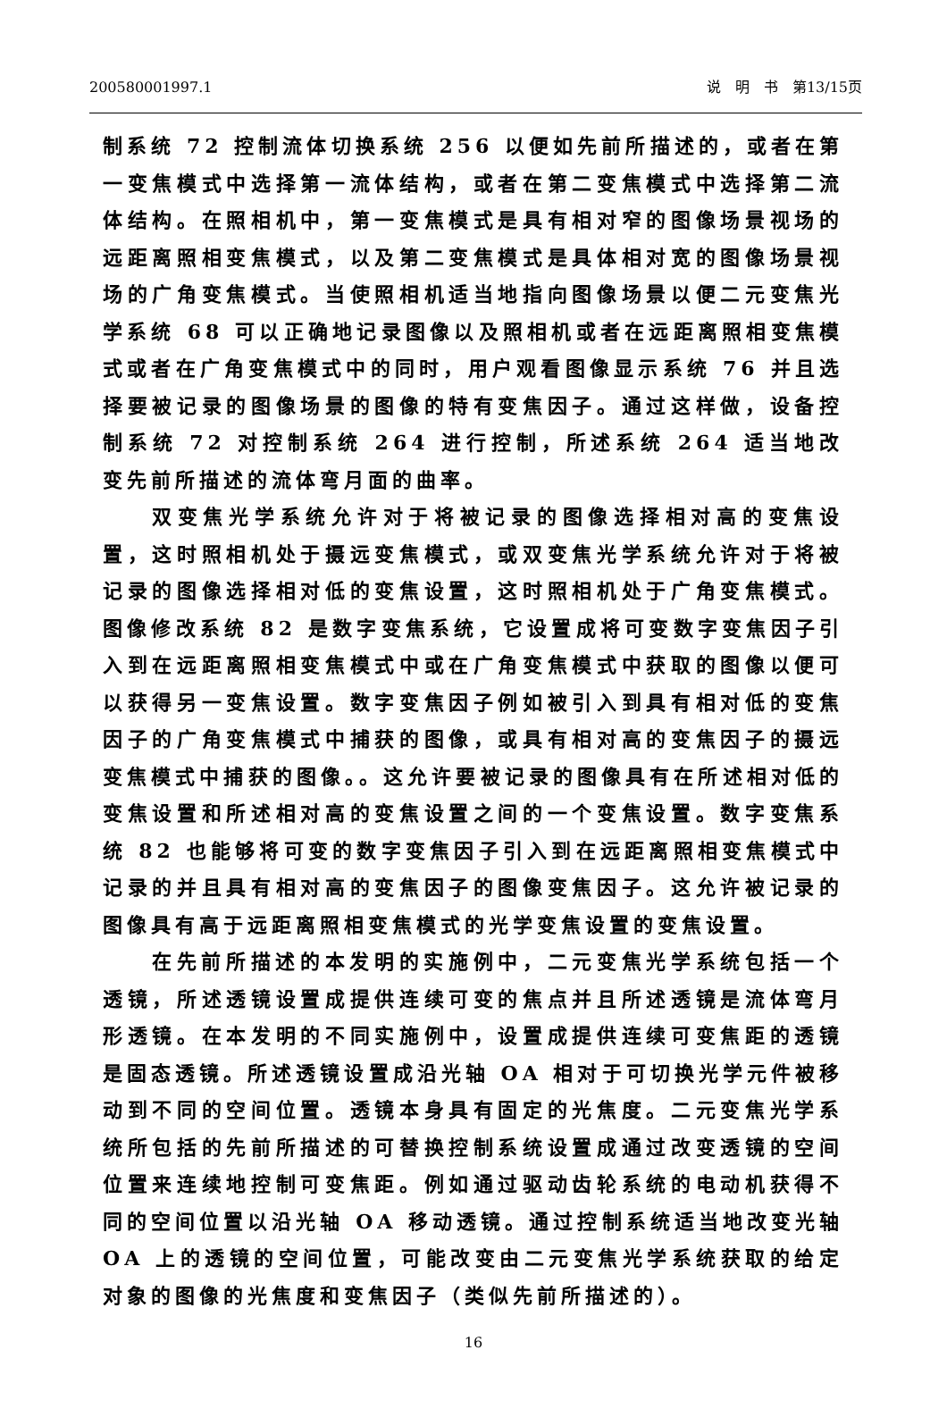200580001997.1 说　明　书　第13/15页
制系统 72 控制流体切换系统 256 以便如先前所描述的，或者在第一变焦模式中选择第一流体结构，或者在第二变焦模式中选择第二流体结构。在照相机中，第一变焦模式是具有相对窄的图像场景视场的远距离照相变焦模式，以及第二变焦模式是具体相对宽的图像场景视场的广角变焦模式。当使照相机适当地指向图像场景以便二元变焦光学系统 68 可以正确地记录图像以及照相机或者在远距离照相变焦模式或者在广角变焦模式中的同时，用户观看图像显示系统 76 并且选择要被记录的图像场景的图像的特有变焦因子。通过这样做，设备控制系统 72 对控制系统 264 进行控制，所述系统 264 适当地改变先前所描述的流体弯月面的曲率。
双变焦光学系统允许对于将被记录的图像选择相对高的变焦设置，这时照相机处于摄远变焦模式，或双变焦光学系统允许对于将被记录的图像选择相对低的变焦设置，这时照相机处于广角变焦模式。图像修改系统 82 是数字变焦系统，它设置成将可变数字变焦因子引入到在远距离照相变焦模式中或在广角变焦模式中获取的图像以便可以获得另一变焦设置。数字变焦因子例如被引入到具有相对低的变焦因子的广角变焦模式中捕获的图像，或具有相对高的变焦因子的摄远变焦模式中捕获的图像。。这允许要被记录的图像具有在所述相对低的变焦设置和所述相对高的变焦设置之间的一个变焦设置。数字变焦系统 82 也能够将可变的数字变焦因子引入到在远距离照相变焦模式中记录的并且具有相对高的变焦因子的图像变焦因子。这允许被记录的图像具有高于远距离照相变焦模式的光学变焦设置的变焦设置。
在先前所描述的本发明的实施例中，二元变焦光学系统包括一个透镜，所述透镜设置成提供连续可变的焦点并且所述透镜是流体弯月形透镜。在本发明的不同实施例中，设置成提供连续可变焦距的透镜是固态透镜。所述透镜设置成沿光轴 OA 相对于可切换光学元件被移动到不同的空间位置。透镜本身具有固定的光焦度。二元变焦光学系统所包括的先前所描述的可替换控制系统设置成通过改变透镜的空间位置来连续地控制可变焦距。例如通过驱动齿轮系统的电动机获得不同的空间位置以沿光轴 OA 移动透镜。通过控制系统适当地改变光轴 OA 上的透镜的空间位置，可能改变由二元变焦光学系统获取的给定对象的图像的光焦度和变焦因子（类似先前所描述的）。
16